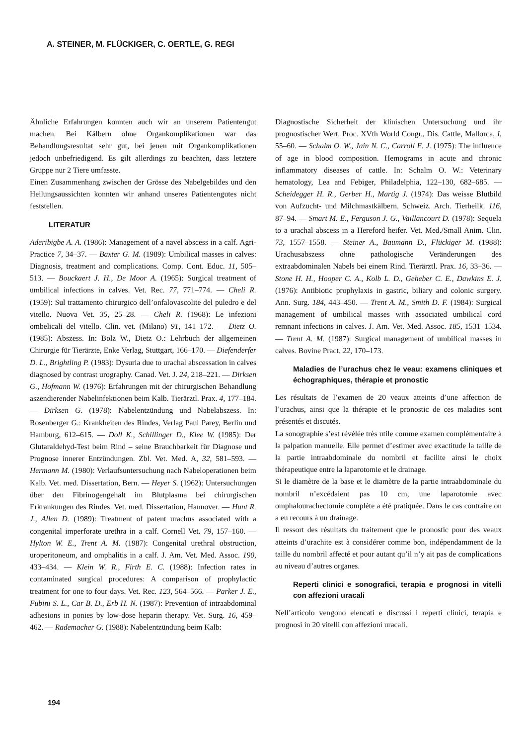A. STEINER, M. FLÜCKIGER, C. OERTLE, G. REGI
Ähnliche Erfahrungen konnten auch wir an unserem Patientengut machen. Bei Kälbern ohne Organkomplikationen war das Behandlungsresultat sehr gut, bei jenen mit Organkomplikationen jedoch unbefriedigend. Es gilt allerdings zu beachten, dass letztere Gruppe nur 2 Tiere umfasste.
Einen Zusammenhang zwischen der Grösse des Nabelgebildes und den Heilungsaussichten konnten wir anhand unseres Patientengutes nicht feststellen.
LITERATUR
Aderibigbe A. A. (1986): Management of a navel abscess in a calf. Agri-Practice 7, 34–37. — Baxter G. M. (1989): Umbilical masses in calves: Diagnosis, treatment and complications. Comp. Cont. Educ. 11, 505–513. — Bouckaert J. H., De Moor A. (1965): Surgical treatment of umbilical infections in calves. Vet. Rec. 77, 771–774. — Cheli R. (1959): Sul trattamento chirurgico dell’onfalovascolite del puledro e del vitello. Nuova Vet. 35, 25–28. — Cheli R. (1968): Le infezioni ombelicali del vitello. Clin. vet. (Milano) 91, 141–172. — Dietz O. (1985): Abszess. In: Bolz W., Dietz O.: Lehrbuch der allgemeinen Chirurgie für Tierärzte, Enke Verlag, Stuttgart, 166–170. — Diefenderfer D. L., Brightling P. (1983): Dysuria due to urachal abscessation in calves diagnosed by contrast urography. Canad. Vet. J. 24, 218–221. — Dirksen G., Hofmann W. (1976): Erfahrungen mit der chirurgischen Behandlung aszendierender Nabelinfektionen beim Kalb. Tierärztl. Prax. 4, 177–184. — Dirksen G. (1978): Nabelentzündung und Nabelabszess. In: Rosenberger G.: Krankheiten des Rindes, Verlag Paul Parey, Berlin und Hamburg, 612–615. — Doll K., Schillinger D., Klee W. (1985): Der Glutaraldehyd-Test beim Rind – seine Brauchbarkeit für Diagnose und Prognose innerer Entzündungen. Zbl. Vet. Med. A, 32, 581–593. — Hermann M. (1980): Verlaufsuntersuchung nach Nabeloperationen beim Kalb. Vet. med. Dissertation, Bern. — Heyer S. (1962): Untersuchungen über den Fibrinogengehalt im Blutplasma bei chirurgischen Erkrankungen des Rindes. Vet. med. Dissertation, Hannover. — Hunt R. J., Allen D. (1989): Treatment of patent urachus associated with a congenital imperforate urethra in a calf. Cornell Vet. 79, 157–160. — Hylton W. E., Trent A. M. (1987): Congenital urethral obstruction, uroperitoneum, and omphalitis in a calf. J. Am. Vet. Med. Assoc. 190, 433–434. — Klein W. R., Firth E. C. (1988): Infection rates in contaminated surgical procedures: A comparison of prophylactic treatment for one to four days. Vet. Rec. 123, 564–566. — Parker J. E., Fubini S. L., Car B. D., Erb H. N. (1987): Prevention of intraabdominal adhesions in ponies by low-dose heparin therapy. Vet. Surg. 16, 459–462. — Rademacher G. (1988): Nabelentzündung beim Kalb:
Diagnostische Sicherheit der klinischen Untersuchung und ihr prognostischer Wert. Proc. XVth World Congr., Dis. Cattle, Mallorca, I, 55–60. — Schalm O. W., Jain N. C., Carroll E. J. (1975): The influence of age in blood composition. Hemograms in acute and chronic inflammatory diseases of cattle. In: Schalm O. W.: Veterinary hematology, Lea and Febiger, Philadelphia, 122–130, 682–685. — Scheidegger H. R., Gerber H., Martig J. (1974): Das weisse Blutbild von Aufzucht- und Milchmastkälbern. Schweiz. Arch. Tierheilk. 116, 87–94. — Smart M. E., Ferguson J. G., Vaillancourt D. (1978): Sequela to a urachal abscess in a Hereford heifer. Vet. Med./Small Anim. Clin. 73, 1557–1558. — Steiner A., Baumann D., Flückiger M. (1988): Urachusabszess ohne pathologische Veränderungen des extraabdominalen Nabels bei einem Rind. Tierärztl. Prax. 16, 33–36. — Stone H. H., Hooper C. A., Kolb L. D., Geheber C. E., Dawkins E. J. (1976): Antibiotic prophylaxis in gastric, biliary and colonic surgery. Ann. Surg. 184, 443–450. — Trent A. M., Smith D. F. (1984): Surgical management of umbilical masses with associated umbilical cord remnant infections in calves. J. Am. Vet. Med. Assoc. 185, 1531–1534. — Trent A. M. (1987): Surgical management of umbilical masses in calves. Bovine Pract. 22, 170–173.
Maladies de l’urachus chez le veau: examens cliniques et échographiques, thérapie et pronostic
Les résultats de l’examen de 20 veaux atteints d’une affection de l’urachus, ainsi que la thérapie et le pronostic de ces maladies sont présentés et discutés.
La sonographie s’est révélée très utile comme examen complémentaire à la palpation manuelle. Elle permet d’estimer avec exactitude la taille de la partie intraabdominale du nombril et facilite ainsi le choix thérapeutique entre la laparotomie et le drainage.
Si le diamètre de la base et le diamètre de la partie intraabdominale du nombril n’excédaient pas 10 cm, une laparotomie avec omphalourachectomie complète a été pratiquée. Dans le cas contraire on a eu recours à un drainage.
Il ressort des résultats du traitement que le pronostic pour des veaux atteints d’urachite est à considérer comme bon, indépendamment de la taille du nombril affecté et pour autant qu’il n’y ait pas de complications au niveau d’autres organes.
Reperti clinici e sonografici, terapia e prognosi in vitelli con affezioni uracali
Nell’articolo vengono elencati e discussi i reperti clinici, terapia e prognosi in 20 vitelli con affezioni uracali.
194